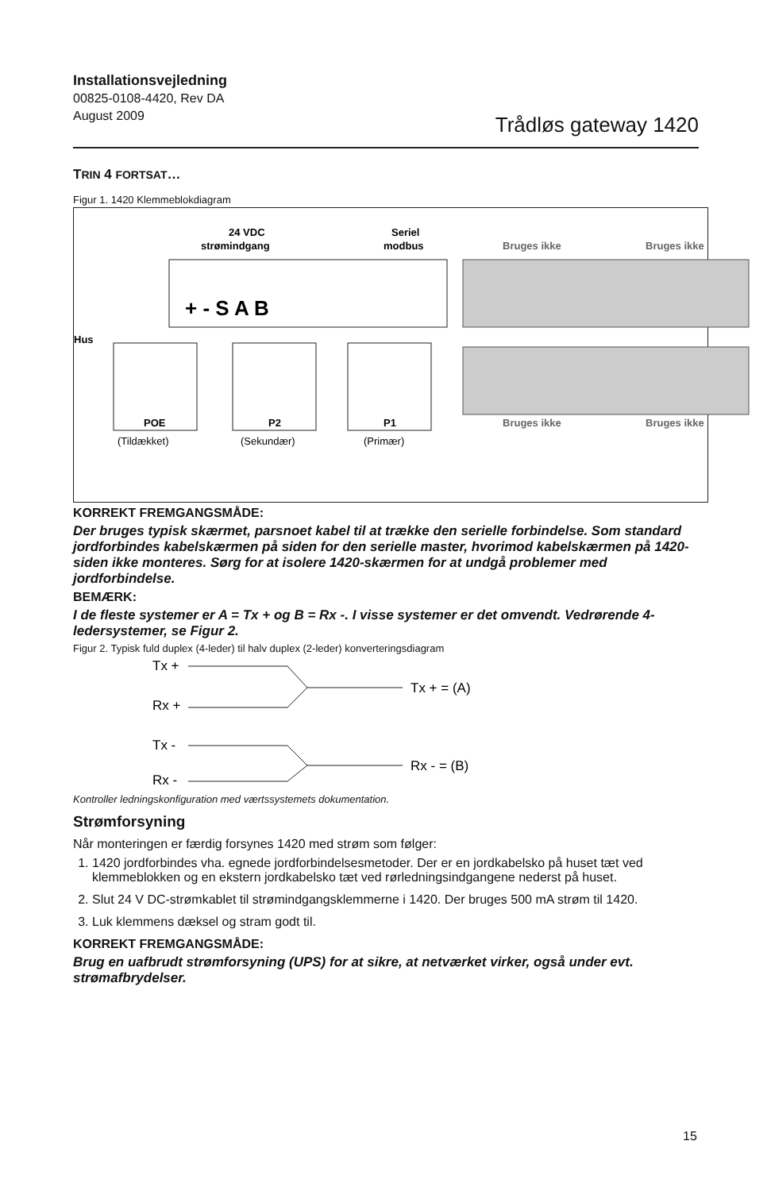Installationsvejledning
00825-0108-4420, Rev DA
August 2009
Trådløs gateway 1420
TRIN 4 FORTSAT…
Figur 1. 1420 Klemmeblokdiagram
24 VDC
strømindgang
Seriel
modbus
+ - S A B
Bruges ikke
Bruges ikke
Bruges ikke
Bruges ikke
Hus
POE
P2
P1
(Tildækket)
(Sekundær)
(Primær)
KORREKT FREMGANGSMÅDE:
Der bruges typisk skærmet, parsnoet kabel til at trække den serielle forbindelse. Som standard jordforbindes kabelskærmen på siden for den serielle master, hvori­mod kabelskærmen på 1420-siden ikke monteres. Sørg for at isolere 1420-skærmen for at undgå problemer med jordforbindelse.
BEMÆRK:
I de fleste systemer er A = Tx + og B = Rx -. I visse systemer er det omvendt. Vedrørende 4-ledersystemer, se Figur 2.
Figur 2. Typisk fuld duplex (4-leder) til halv duplex (2-leder) konverteringsdiagram
Tx +
Rx +
Tx -
Rx -
Tx + = (A)
Rx - = (B)
Kontroller ledningskonfiguration med værtssystemets dokumentation.
Strømforsyning
Når monteringen er færdig forsynes 1420 med strøm som følger:
1. 1420 jordforbindes vha. egnede jordforbindelsesmetoder. Der er en jordkabelsko på huset tæt ved klemmeblokken og en ekstern jordkabelsko tæt ved rørledningsindgan­gene nederst på huset.
2. Slut 24 V DC-strømkablet til strømindgangsklemmerne i 1420. Der bruges 500 mA strøm til 1420.
3. Luk klemmens dæksel og stram godt til.
KORREKT FREMGANGSMÅDE:
Brug en uafbrudt strømforsyning (UPS) for at sikre, at netværket virker, også under evt. strømafbrydelser.
15